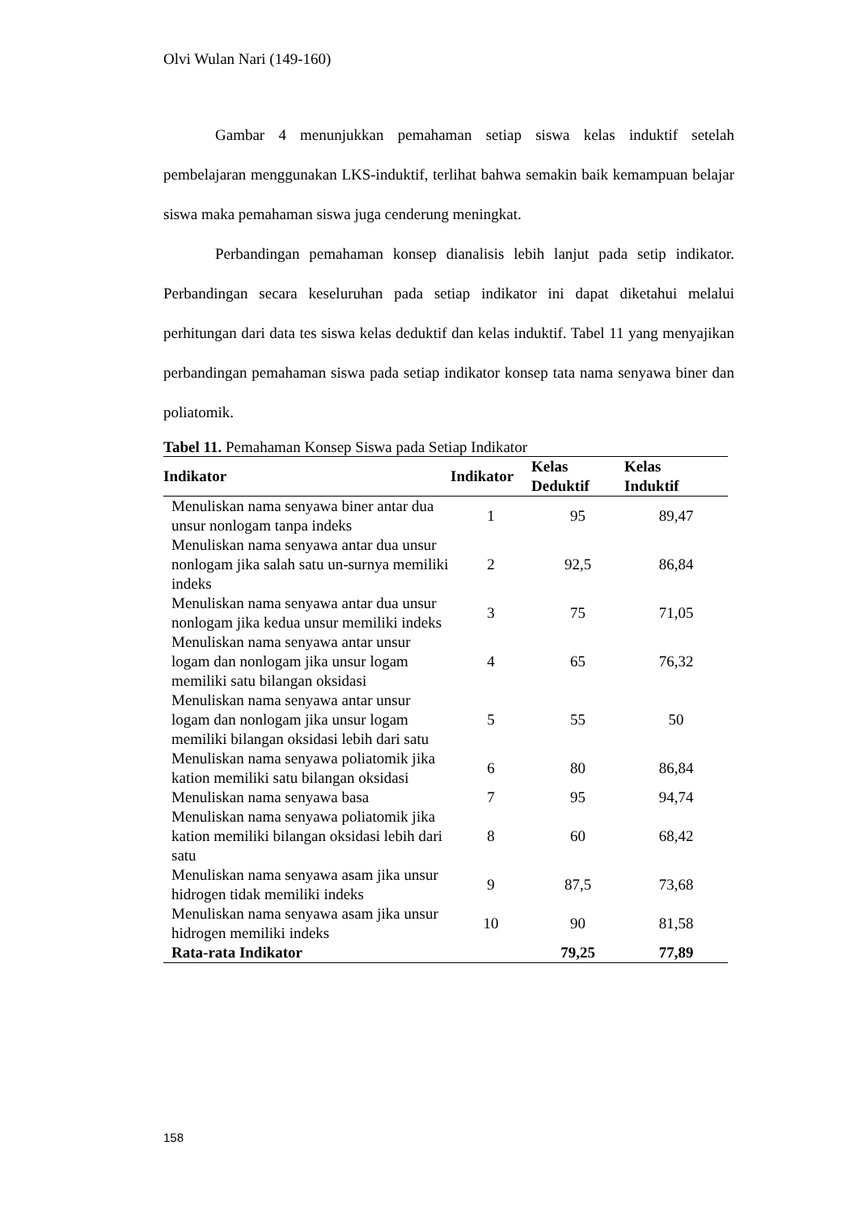Olvi Wulan Nari (149-160)
Gambar 4 menunjukkan pemahaman setiap siswa kelas induktif setelah pembelajaran menggunakan LKS-induktif, terlihat bahwa semakin baik kemampuan belajar siswa maka pemahaman siswa juga cenderung meningkat.
Perbandingan pemahaman konsep dianalisis lebih lanjut pada setip indikator. Perbandingan secara keseluruhan pada setiap indikator ini dapat diketahui melalui perhitungan dari data tes siswa kelas deduktif dan kelas induktif. Tabel 11 yang menyajikan perbandingan pemahaman siswa pada setiap indikator konsep tata nama senyawa biner dan poliatomik.
Tabel 11. Pemahaman Konsep Siswa pada Setiap Indikator
| Indikator | Indikator | Kelas Deduktif | Kelas Induktif |
| --- | --- | --- | --- |
| Menuliskan nama senyawa biner antar dua unsur nonlogam tanpa indeks | 1 | 95 | 89,47 |
| Menuliskan nama senyawa antar dua unsur nonlogam jika salah satu un-surnya memiliki indeks | 2 | 92,5 | 86,84 |
| Menuliskan nama senyawa antar dua unsur nonlogam jika kedua unsur memiliki indeks | 3 | 75 | 71,05 |
| Menuliskan nama senyawa antar unsur logam dan nonlogam jika unsur logam memiliki satu bilangan oksidasi | 4 | 65 | 76,32 |
| Menuliskan nama senyawa antar unsur logam dan nonlogam jika unsur logam memiliki bilangan oksidasi lebih dari satu | 5 | 55 | 50 |
| Menuliskan nama senyawa poliatomik jika kation memiliki satu bilangan oksidasi | 6 | 80 | 86,84 |
| Menuliskan nama senyawa basa | 7 | 95 | 94,74 |
| Menuliskan nama senyawa poliatomik jika kation memiliki bilangan oksidasi lebih dari satu | 8 | 60 | 68,42 |
| Menuliskan nama senyawa asam jika unsur hidrogen tidak memiliki indeks | 9 | 87,5 | 73,68 |
| Menuliskan nama senyawa asam jika unsur hidrogen memiliki indeks | 10 | 90 | 81,58 |
| Rata-rata Indikator | | 79,25 | 77,89 |
158